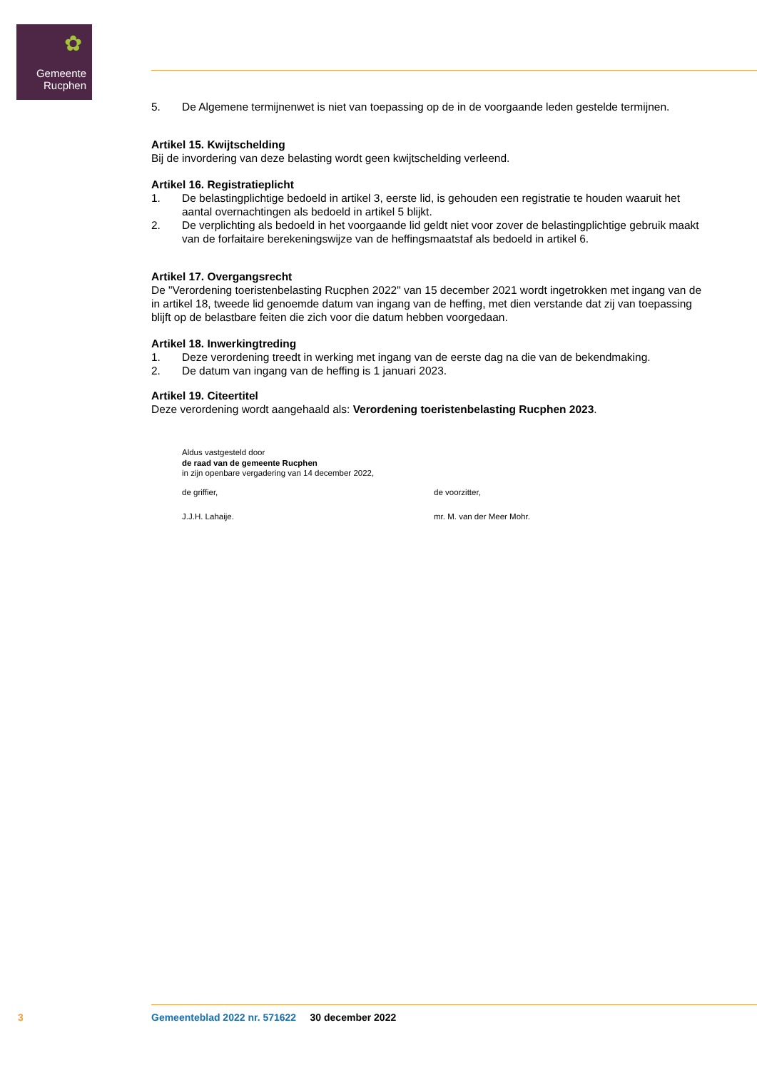✿
Gemeente
Rucphen
5. De Algemene termijnenwet is niet van toepassing op de in de voorgaande leden gestelde termijnen.
Artikel 15. Kwijtschelding
Bij de invordering van deze belasting wordt geen kwijtschelding verleend.
Artikel 16. Registratieplicht
1. De belastingplichtige bedoeld in artikel 3, eerste lid, is gehouden een registratie te houden waaruit het aantal overnachtingen als bedoeld in artikel 5 blijkt.
2. De verplichting als bedoeld in het voorgaande lid geldt niet voor zover de belastingplichtige gebruik maakt van de forfaitaire berekeningswijze van de heffingsmaatstaf als bedoeld in artikel 6.
Artikel 17. Overgangsrecht
De "Verordening toeristenbelasting Rucphen 2022" van 15 december 2021 wordt ingetrokken met ingang van de in artikel 18, tweede lid genoemde datum van ingang van de heffing, met dien verstande dat zij van toepassing blijft op de belastbare feiten die zich voor die datum hebben voorgedaan.
Artikel 18. Inwerkingtreding
1. Deze verordening treedt in werking met ingang van de eerste dag na die van de bekendmaking.
2. De datum van ingang van de heffing is 1 januari 2023.
Artikel 19. Citeertitel
Deze verordening wordt aangehaald als: Verordening toeristenbelasting Rucphen 2023.
Aldus vastgesteld door
de raad van de gemeente Rucphen
in zijn openbare vergadering van 14 december 2022,
de griffier, de voorzitter,
J.J.H. Lahaije. mr. M. van der Meer Mohr.
3 Gemeenteblad 2022 nr. 571622 30 december 2022